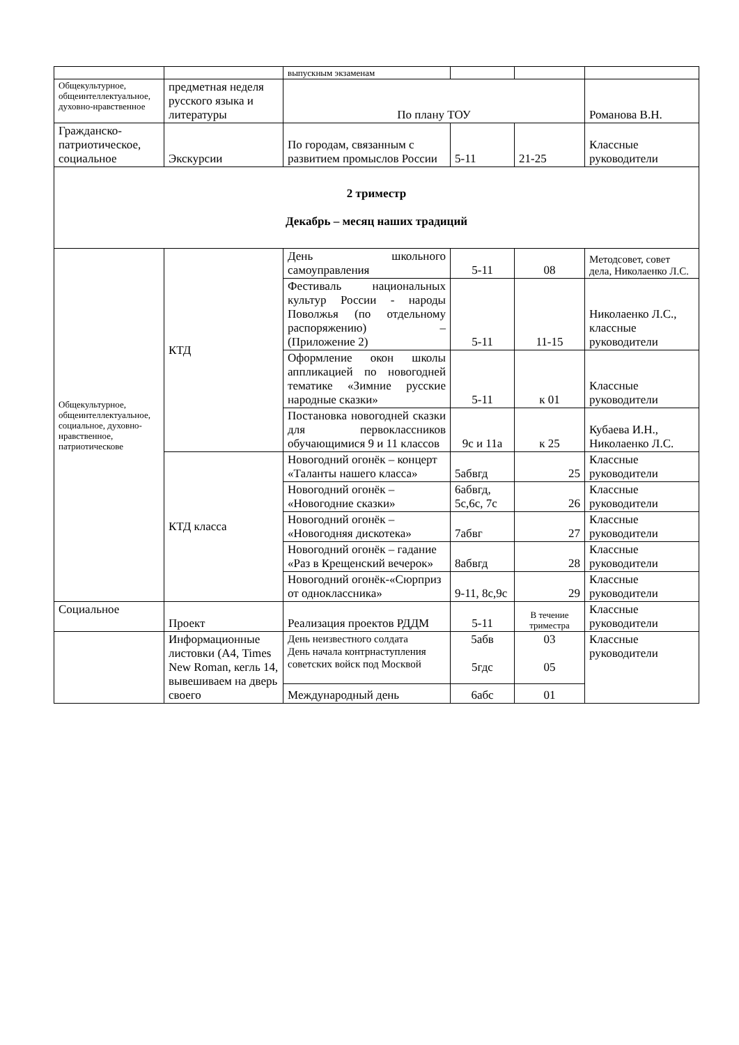| | | выпускным экзаменам | | | |
| Общекультурное, общеинтеллектуальное, духовно-нравственное | предметная неделя русского языка и литературы | По плану ТОУ | | | Романова В.Н. |
| Гражданско-патриотическое, социальное | Экскурсии | По городам, связанным с развитием промыслов России | 5-11 | 21-25 | Классные руководители |
| 2 триместр Декабрь – месяц наших традиций | | | | | |
| Общекультурное, общеинтеллектуальное, социальное, духовно-нравственное, патриотическове | КТД | День школьного самоуправления | 5-11 | 08 | Методсовет, совет дела, Николаенко Л.С. |
| | | Фестиваль национальных культур России - народы Поволжья (по отдельному распоряжению) – (Приложение 2) | 5-11 | 11-15 | Николаенко Л.С., классные руководители |
| | | Оформление окон школы аппликацией по новогодней тематике «Зимние русские народные сказки» | 5-11 | к 01 | Классные руководители |
| | | Постановка новогодней сказки для первоклассников обучающимися 9 и 11 классов | 9с и 11а | к 25 | Кубаева И.Н., Николаенко Л.С. |
| | КТД класса | Новогодний огонёк – концерт «Таланты нашего класса» | 5абвгд | 25 | Классные руководители |
| | | Новогодний огонёк – «Новогодние сказки» | 6абвгд, 5с,6с, 7с | 26 | Классные руководители |
| | | Новогодний огонёк – «Новогодняя дискотека» | 7абвг | 27 | Классные руководители |
| | | Новогодний огонёк – гадание «Раз в Крещенский вечерок» | 8абвгд | 28 | Классные руководители |
| | | Новогодний огонёк-«Сюрприз от одноклассника» | 9-11, 8с,9с | 29 | Классные руководители |
| Социальное | Проект | Реализация проектов РДДМ | 5-11 | В течение триместра | Классные руководители |
| | Информационные листовки (А4, Times New Roman, кегль 14, вывешиваем на дверь своего | День неизвестного солдата День начала контрнаступления советских войск под Москвой | 5абв 5гдс | 03 05 | Классные руководители |
| | | Международный день | 6абс | 01 | |